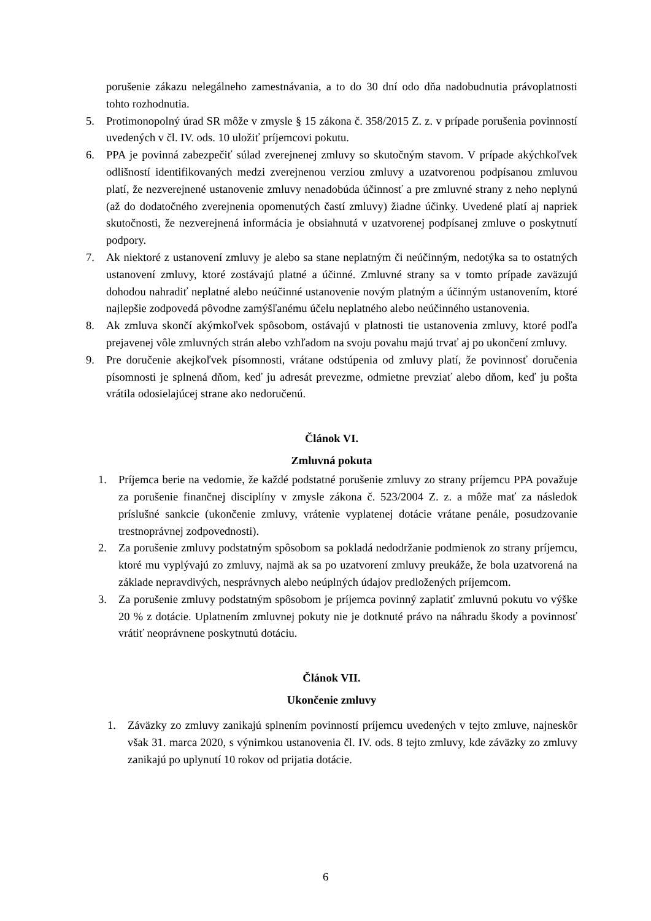porušenie zákazu nelegálneho zamestnávania, a to do 30 dní odo dňa nadobudnutia právoplatnosti tohto rozhodnutia.
5. Protimonopolný úrad SR môže v zmysle § 15 zákona č. 358/2015 Z. z. v prípade porušenia povinností uvedených v čl. IV. ods. 10 uložiť príjemcovi pokutu.
6. PPA je povinná zabezpečiť súlad zverejnenej zmluvy so skutočným stavom. V prípade akýchkoľvek odlišností identifikovaných medzi zverejnenou verziou zmluvy a uzatvorenou podpísanou zmluvou platí, že nezverejnené ustanovenie zmluvy nenadobúda účinnosť a pre zmluvné strany z neho neplynú (až do dodatočného zverejnenia opomenutých častí zmluvy) žiadne účinky. Uvedené platí aj napriek skutočnosti, že nezverejnená informácia je obsiahnutá v uzatvorenej podpísanej zmluve o poskytnutí podpory.
7. Ak niektoré z ustanovení zmluvy je alebo sa stane neplatným či neúčinným, nedotýka sa to ostatných ustanovení zmluvy, ktoré zostávajú platné a účinné. Zmluvné strany sa v tomto prípade zaväzujú dohodou nahradiť neplatné alebo neúčinné ustanovenie novým platným a účinným ustanovením, ktoré najlepšie zodpovedá pôvodne zamýšľanému účelu neplatného alebo neúčinného ustanovenia.
8. Ak zmluva skončí akýmkoľvek spôsobom, ostávajú v platnosti tie ustanovenia zmluvy, ktoré podľa prejavenej vôle zmluvných strán alebo vzhľadom na svoju povahu majú trvať aj po ukončení zmluvy.
9. Pre doručenie akejkoľvek písomnosti, vrátane odstúpenia od zmluvy platí, že povinnosť doručenia písomnosti je splnená dňom, keď ju adresát prevezme, odmietne prevziať alebo dňom, keď ju pošta vrátila odosielajúcej strane ako nedoručenú.
Článok VI.
Zmluvná pokuta
1. Príjemca berie na vedomie, že každé podstatné porušenie zmluvy zo strany príjemcu PPA považuje za porušenie finančnej disciplíny v zmysle zákona č. 523/2004 Z. z. a môže mať za následok príslušné sankcie (ukončenie zmluvy, vrátenie vyplatenej dotácie vrátane penále, posudzovanie trestnoprávnej zodpovednosti).
2. Za porušenie zmluvy podstatným spôsobom sa pokladá nedodržanie podmienok zo strany príjemcu, ktoré mu vyplývajú zo zmluvy, najmä ak sa po uzatvorení zmluvy preukáže, že bola uzatvorená na základe nepravdivých, nesprávnych alebo neúplných údajov predložených príjemcom.
3. Za porušenie zmluvy podstatným spôsobom je príjemca povinný zaplatiť zmluvnú pokutu vo výške 20 % z dotácie. Uplatnením zmluvnej pokuty nie je dotknuté právo na náhradu škody a povinnosť vrátiť neoprávnene poskytnutú dotáciu.
Článok VII.
Ukončenie zmluvy
1. Záväzky zo zmluvy zanikajú splnením povinností príjemcu uvedených v tejto zmluve, najneskôr však 31. marca 2020, s výnimkou ustanovenia čl. IV. ods. 8 tejto zmluvy, kde záväzky zo zmluvy zanikajú po uplynutí 10 rokov od prijatia dotácie.
6